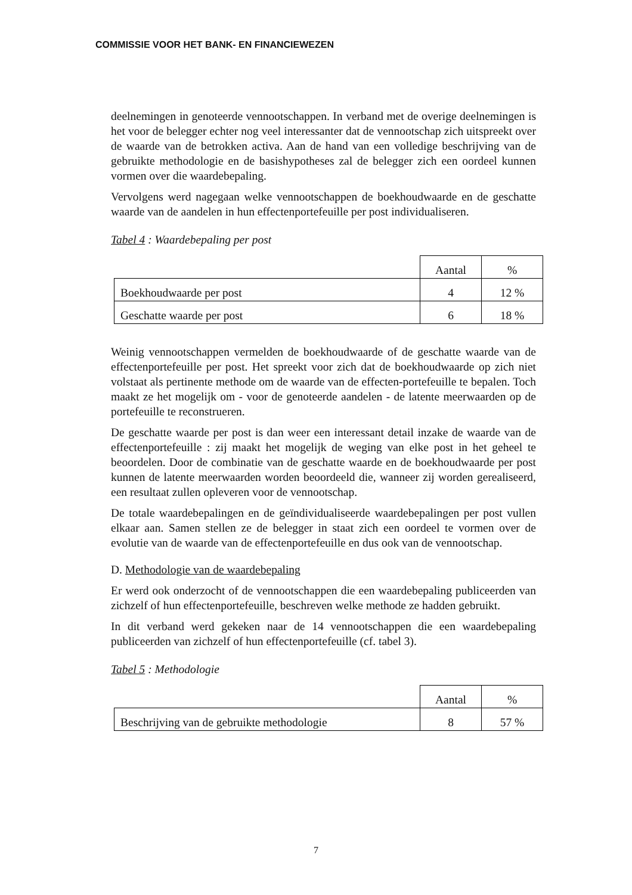COMMISSIE VOOR HET BANK- EN FINANCIEWEZEN
deelnemingen in genoteerde vennootschappen. In verband met de overige deelnemingen is het voor de belegger echter nog veel interessanter dat de vennootschap zich uitspreekt over de waarde van de betrokken activa. Aan de hand van een volledige beschrijving van de gebruikte methodologie en de basishypotheses zal de belegger zich een oordeel kunnen vormen over die waardebepaling.
Vervolgens werd nagegaan welke vennootschappen de boekhoudwaarde en de geschatte waarde van de aandelen in hun effectenportefeuille per post individualiseren.
Tabel 4 : Waardebepaling per post
| | Aantal | % |
| Boekhoudwaarde per post | 4 | 12 % |
| Geschatte waarde per post | 6 | 18 % |
Weinig vennootschappen vermelden de boekhoudwaarde of de geschatte waarde van de effectenportefeuille per post. Het spreekt voor zich dat de boekhoudwaarde op zich niet volstaat als pertinente methode om de waarde van de effecten-portefeuille te bepalen. Toch maakt ze het mogelijk om - voor de genoteerde aandelen - de latente meerwaarden op de portefeuille te reconstrueren.
De geschatte waarde per post is dan weer een interessant detail inzake de waarde van de effectenportefeuille : zij maakt het mogelijk de weging van elke post in het geheel te beoordelen. Door de combinatie van de geschatte waarde en de boekhoudwaarde per post kunnen de latente meerwaarden worden beoordeeld die, wanneer zij worden gerealiseerd, een resultaat zullen opleveren voor de vennootschap.
De totale waardebepalingen en de geïndividualiseerde waardebepalingen per post vullen elkaar aan. Samen stellen ze de belegger in staat zich een oordeel te vormen over de evolutie van de waarde van de effectenportefeuille en dus ook van de vennootschap.
D. Methodologie van de waardebepaling
Er werd ook onderzocht of de vennootschappen die een waardebepaling publiceerden van zichzelf of hun effectenportefeuille, beschreven welke methode ze hadden gebruikt.
In dit verband werd gekeken naar de 14 vennootschappen die een waardebepaling publiceerden van zichzelf of hun effectenportefeuille (cf. tabel 3).
Tabel 5 : Methodologie
| | Aantal | % |
| Beschrijving van de gebruikte methodologie | 8 | 57 % |
7